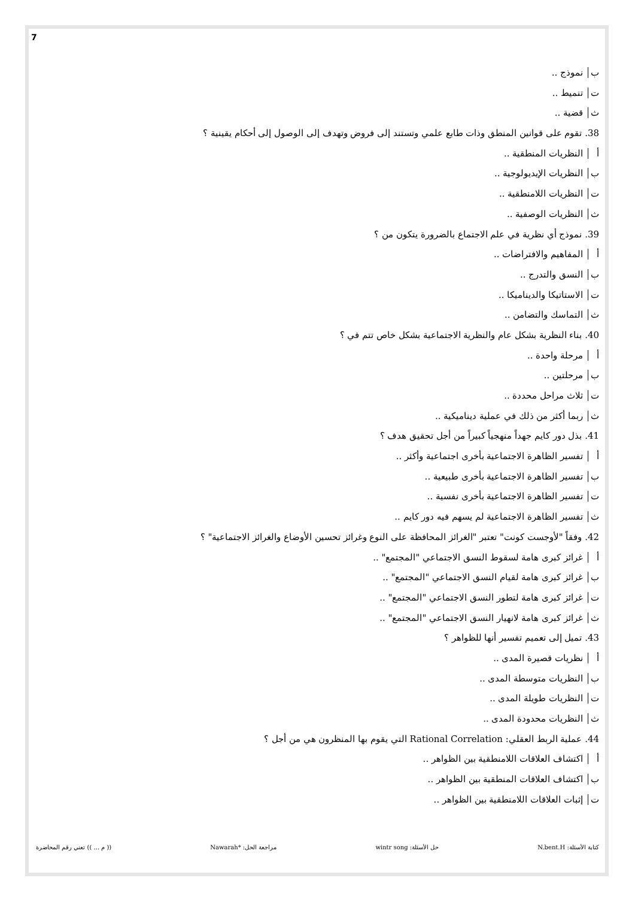7
ب نموذج ..
ت تنميط ..
ث قضية ..
38. تقوم على قوانين المنطق وذات طابع علمي وتستند إلى فروض وتهدف إلى الوصول إلى أحكام يقينية ؟
أ النظريات المنطقية ..
ب النظريات الإيديولوجية ..
ت النظريات اللامنطقية ..
ث النظريات الوصفية ..
39. نموذج أي نظرية في علم الاجتماع بالضرورة يتكون من ؟
أ المفاهيم والافتراضات ..
ب النسق والتدرج ..
ت الاستاتيكا والديناميكا ..
ث التماسك والتضامن ..
40. بناء النظرية بشكل عام والنظرية الاجتماعية بشكل خاص تتم في ؟
أ مرحلة واحدة ..
ب مرحلتين ..
ت ثلاث مراحل محددة ..
ث ربما أكثر من ذلك في عملية ديناميكية ..
41. بذل دور كايم جهداً منهجياً كبيراً من أجل تحقيق هدف ؟
أ تفسير الظاهرة الاجتماعية بأخرى اجتماعية وأكثر ..
ب تفسير الظاهرة الاجتماعية بأخرى طبيعية ..
ت تفسير الظاهرة الاجتماعية بأخرى نفسية ..
ث تفسير الظاهرة الاجتماعية لم يسهم فيه دور كايم ..
42. وفقاً "لأوجست كونت" تعتبر "الغرائز المحافظة على النوع وغرائز تحسين الأوضاع والغرائز الاجتماعية" ؟
أ غرائز كبرى هامة لسقوط النسق الاجتماعي "المجتمع" ..
ب غرائز كبرى هامة لقيام النسق الاجتماعي "المجتمع" ..
ت غرائز كبرى هامة لتطور النسق الاجتماعي "المجتمع" ..
ث غرائز كبرى هامة لانهيار النسق الاجتماعي "المجتمع" ..
43. تميل إلى تعميم تفسير أنها للظواهر ؟
أ نظريات قصيرة المدى ..
ب النظريات متوسطة المدى ..
ت النظريات طويلة المدى ..
ث النظريات محدودة المدى ..
44. عملية الربط العقلي: Rational Correlation التي يقوم بها المنظرون هي من أجل ؟
أ اكتشاف العلاقات اللامنطقية بين الظواهر ..
ب اكتشاف العلاقات المنطقية بين الظواهر ..
ت إثبات العلاقات اللامنطقية بين الظواهر ..
كتابة الأسئلة: N.bent.H حل الأسئلة: wintr song مراجعة الحل: *Nawarah (( م ... )) تعني رقم المحاضرة